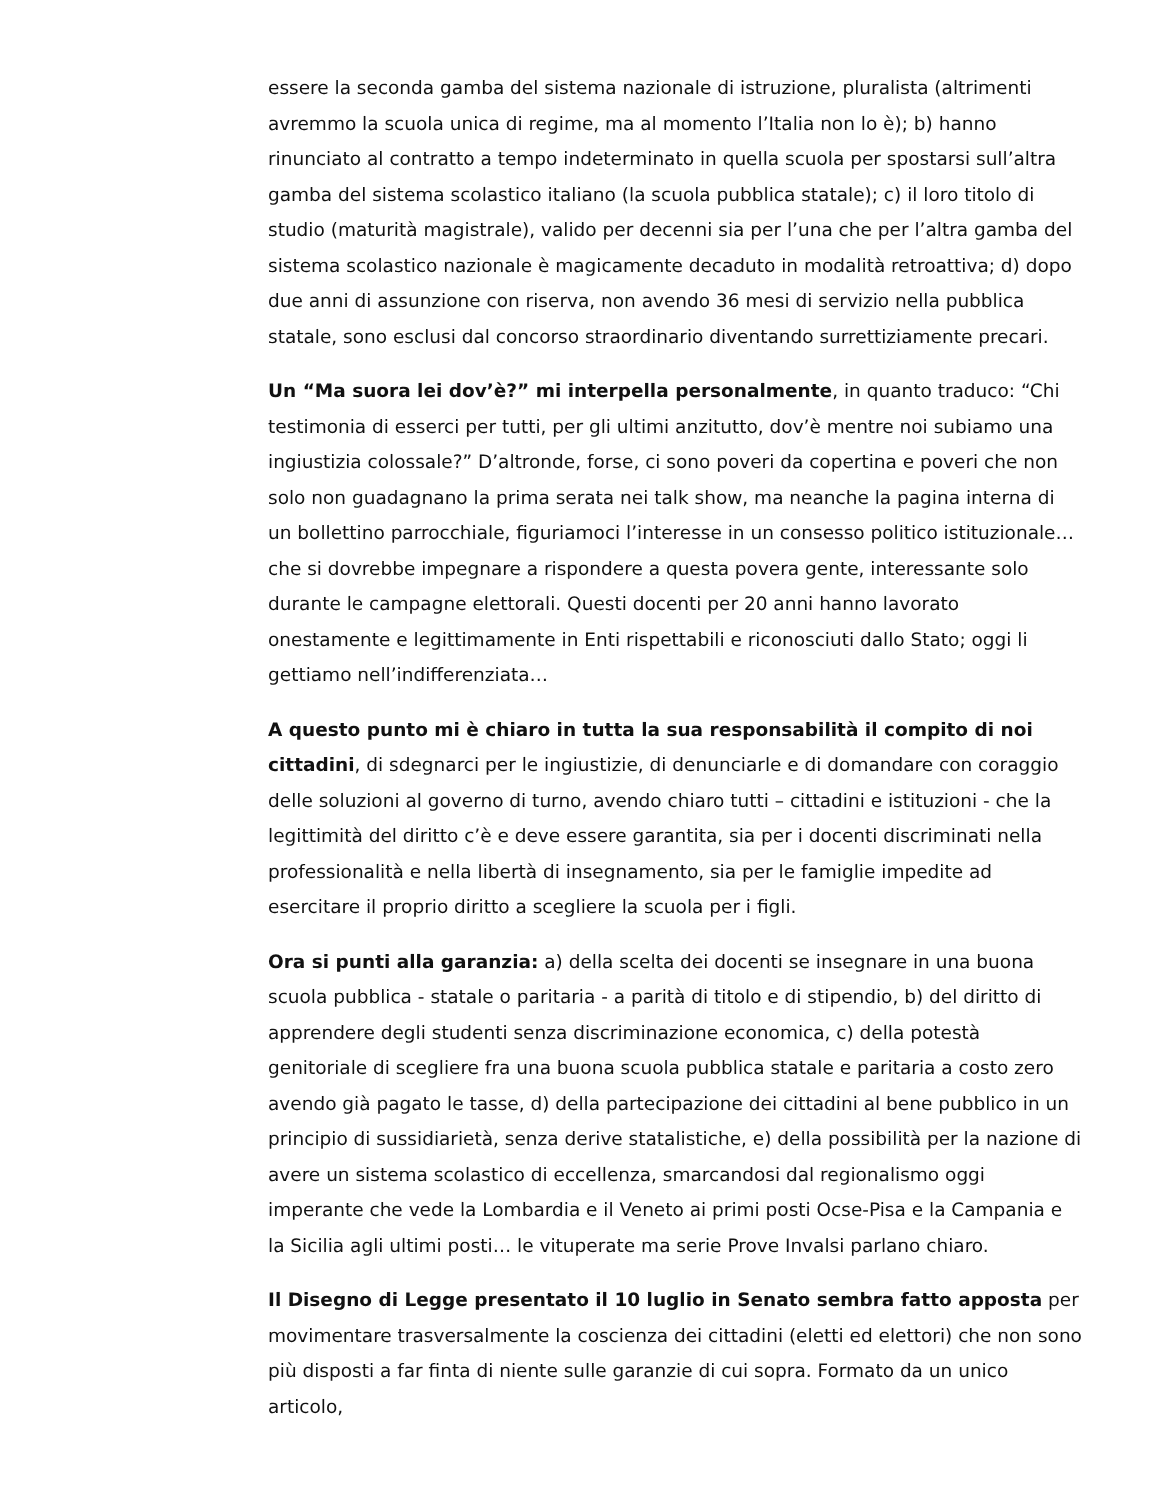essere la seconda gamba del sistema nazionale di istruzione, pluralista (altrimenti avremmo la scuola unica di regime, ma al momento l’Italia non lo è); b) hanno rinunciato al contratto a tempo indeterminato in quella scuola per spostarsi sull’altra gamba del sistema scolastico italiano (la scuola pubblica statale); c) il loro titolo di studio (maturità magistrale), valido per decenni sia per l’una che per l’altra gamba del sistema scolastico nazionale è magicamente decaduto in modalità retroattiva; d) dopo due anni di assunzione con riserva, non avendo 36 mesi di servizio nella pubblica statale, sono esclusi dal concorso straordinario diventando surrettiziamente precari.
Un “Ma suora lei dov’è?” mi interpella personalmente, in quanto traduco: “Chi testimonia di esserci per tutti, per gli ultimi anzitutto, dov’è mentre noi subiamo una ingiustizia colossale?” D’altronde, forse, ci sono poveri da copertina e poveri che non solo non guadagnano la prima serata nei talk show, ma neanche la pagina interna di un bollettino parrocchiale, figuriamoci l’interesse in un consesso politico istituzionale… che si dovrebbe impegnare a rispondere a questa povera gente, interessante solo durante le campagne elettorali. Questi docenti per 20 anni hanno lavorato onestamente e legittimamente in Enti rispettabili e riconosciuti dallo Stato; oggi li gettiamo nell’indifferenziata…
A questo punto mi è chiaro in tutta la sua responsabilità il compito di noi cittadini, di sdegnarci per le ingiustizie, di denunciarle e di domandare con coraggio delle soluzioni al governo di turno, avendo chiaro tutti – cittadini e istituzioni - che la legittimità del diritto c’è e deve essere garantita, sia per i docenti discriminati nella professionalità e nella libertà di insegnamento, sia per le famiglie impedite ad esercitare il proprio diritto a scegliere la scuola per i figli.
Ora si punti alla garanzia: a) della scelta dei docenti se insegnare in una buona scuola pubblica - statale o paritaria - a parità di titolo e di stipendio, b) del diritto di apprendere degli studenti senza discriminazione economica, c) della potestà genitoriale di scegliere fra una buona scuola pubblica statale e paritaria a costo zero avendo già pagato le tasse, d) della partecipazione dei cittadini al bene pubblico in un principio di sussidiarietà, senza derive statalistiche, e) della possibilità per la nazione di avere un sistema scolastico di eccellenza, smarcandosi dal regionalismo oggi imperante che vede la Lombardia e il Veneto ai primi posti Ocse-Pisa e la Campania e la Sicilia agli ultimi posti… le vituperate ma serie Prove Invalsi parlano chiaro.
Il Disegno di Legge presentato il 10 luglio in Senato sembra fatto apposta per movimentare trasversalmente la coscienza dei cittadini (eletti ed elettori) che non sono più disposti a far finta di niente sulle garanzie di cui sopra. Formato da un unico articolo,